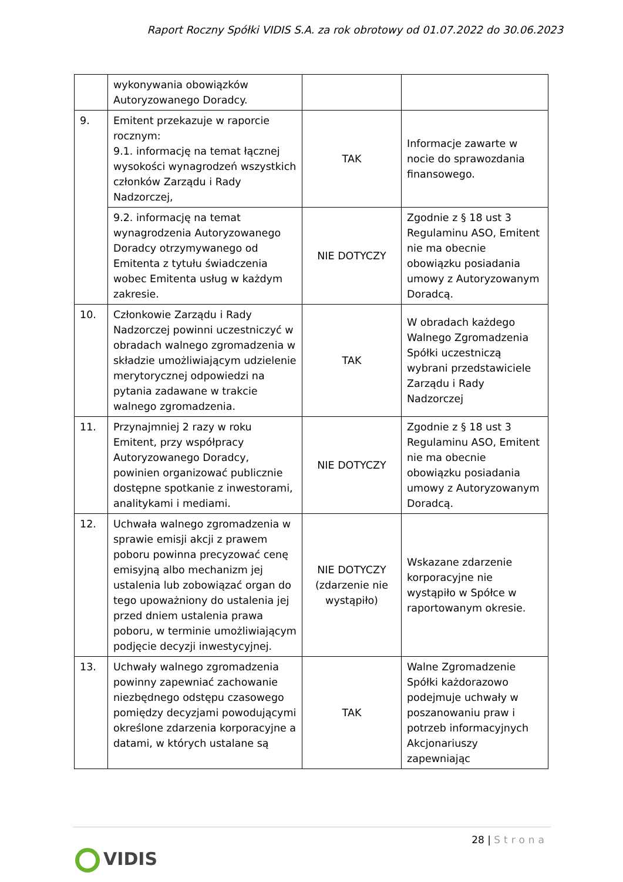Raport Roczny Spółki VIDIS S.A. za rok obrotowy od 01.07.2022 do 30.06.2023
| | wykonywania obowiązków Autoryzowanego Doradcy. | | |
| 9. | Emitent przekazuje w raporcie rocznym: 9.1. informację na temat łącznej wysokości wynagrodzeń wszystkich członków Zarządu i Rady Nadzorczej, | TAK | Informacje zawarte w nocie do sprawozdania finansowego. |
| | 9.2. informację na temat wynagrodzenia Autoryzowanego Doradcy otrzymywanego od Emitenta z tytułu świadczenia wobec Emitenta usług w każdym zakresie. | NIE DOTYCZY | Zgodnie z § 18 ust 3 Regulaminu ASO, Emitent nie ma obecnie obowiązku posiadania umowy z Autoryzowanym Doradcą. |
| 10. | Członkowie Zarządu i Rady Nadzorczej powinni uczestniczyć w obradach walnego zgromadzenia w składzie umożliwiającym udzielenie merytorycznej odpowiedzi na pytania zadawane w trakcie walnego zgromadzenia. | TAK | W obradach każdego Walnego Zgromadzenia Spółki uczestniczą wybrani przedstawiciele Zarządu i Rady Nadzorczej |
| 11. | Przynajmniej 2 razy w roku Emitent, przy współpracy Autoryzowanego Doradcy, powinien organizować publicznie dostępne spotkanie z inwestorami, analitykami i mediami. | NIE DOTYCZY | Zgodnie z § 18 ust 3 Regulaminu ASO, Emitent nie ma obecnie obowiązku posiadania umowy z Autoryzowanym Doradcą. |
| 12. | Uchwała walnego zgromadzenia w sprawie emisji akcji z prawem poboru powinna precyzować cenę emisyjną albo mechanizm jej ustalenia lub zobowiązać organ do tego upoważniony do ustalenia jej przed dniem ustalenia prawa poboru, w terminie umożliwiającym podjęcie decyzji inwestycyjnej. | NIE DOTYCZY (zdarzenie nie wystąpiło) | Wskazane zdarzenie korporacyjne nie wystąpiło w Spółce w raportowanym okresie. |
| 13. | Uchwały walnego zgromadzenia powinny zapewniać zachowanie niezbędnego odstępu czasowego pomiędzy decyzjami powodującymi określone zdarzenia korporacyjne a datami, w których ustalane są | TAK | Walne Zgromadzenie Spółki każdorazowo podejmuje uchwały w poszanowaniu praw i potrzeb informacyjnych Akcjonariuszy zapewniając |
28 | Strona
VIDIS